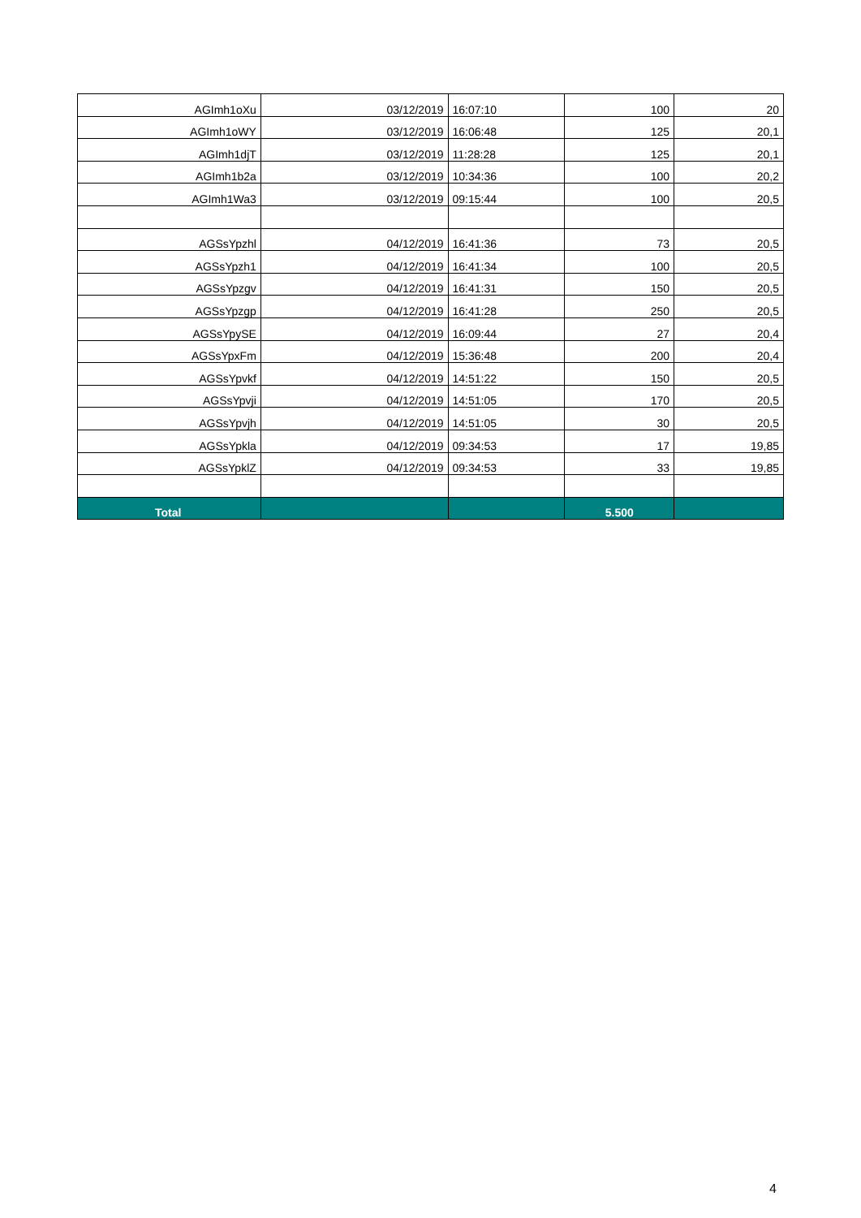| AGImh1oXu | 03/12/2019 | 16:07:10 | 100 | 20 |
| AGImh1oWY | 03/12/2019 | 16:06:48 | 125 | 20,1 |
| AGImh1djT | 03/12/2019 | 11:28:28 | 125 | 20,1 |
| AGImh1b2a | 03/12/2019 | 10:34:36 | 100 | 20,2 |
| AGImh1Wa3 | 03/12/2019 | 09:15:44 | 100 | 20,5 |
| AGSsYpzhl | 04/12/2019 | 16:41:36 | 73 | 20,5 |
| AGSsYpzh1 | 04/12/2019 | 16:41:34 | 100 | 20,5 |
| AGSsYpzgv | 04/12/2019 | 16:41:31 | 150 | 20,5 |
| AGSsYpzgp | 04/12/2019 | 16:41:28 | 250 | 20,5 |
| AGSsYpySE | 04/12/2019 | 16:09:44 | 27 | 20,4 |
| AGSsYpxFm | 04/12/2019 | 15:36:48 | 200 | 20,4 |
| AGSsYpvkf | 04/12/2019 | 14:51:22 | 150 | 20,5 |
| AGSsYpvji | 04/12/2019 | 14:51:05 | 170 | 20,5 |
| AGSsYpvjh | 04/12/2019 | 14:51:05 | 30 | 20,5 |
| AGSsYpkla | 04/12/2019 | 09:34:53 | 17 | 19,85 |
| AGSsYpklZ | 04/12/2019 | 09:34:53 | 33 | 19,85 |
| Total | | | 5.500 | |
4